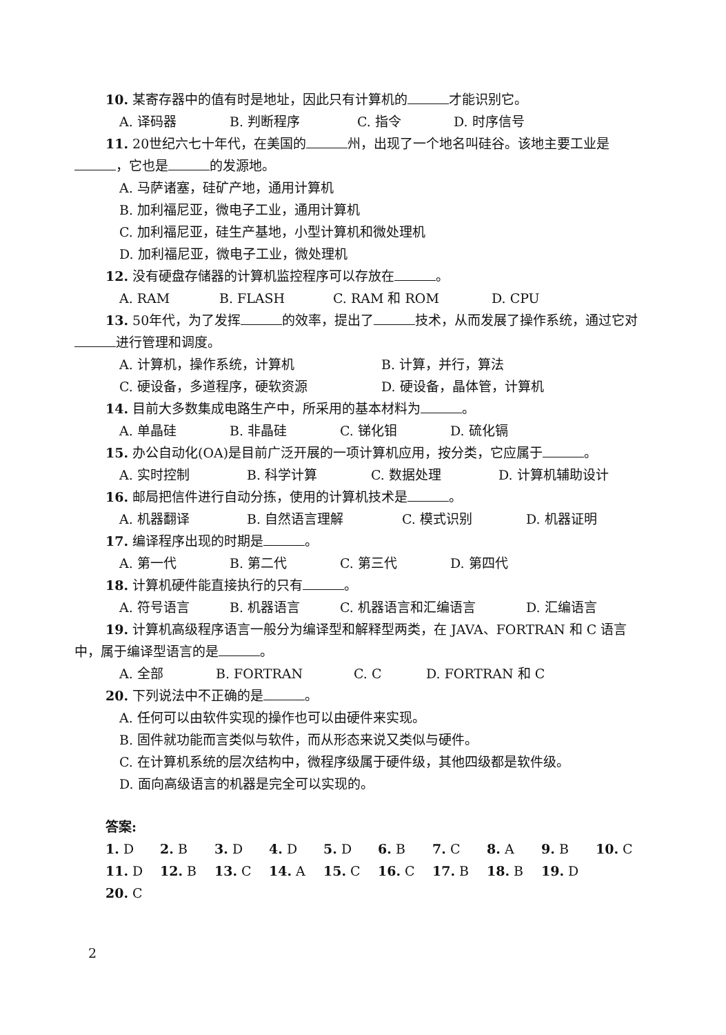10. 某寄存器中的值有时是地址，因此只有计算机的 才能识别它。
A. 译码器 B. 判断程序 C. 指令 D. 时序信号
11. 20世纪六七十年代，在美国的 州，出现了一个地名叫硅谷。该地主要工业是 ，它也是 的发源地。
A. 马萨诸塞，硅矿产地，通用计算机
B. 加利福尼亚，微电子工业，通用计算机
C. 加利福尼亚，硅生产基地，小型计算机和微处理机
D. 加利福尼亚，微电子工业，微处理机
12. 没有硬盘存储器的计算机监控程序可以存放在 。
A. RAM B. FLASH C. RAM 和 ROM D. CPU
13. 50年代，为了发挥 的效率，提出了 技术，从而发展了操作系统，通过它对 进行管理和调度。
A. 计算机，操作系统，计算机 B. 计算，并行，算法
C. 硬设备，多道程序，硬软资源 D. 硬设备，晶体管，计算机
14. 目前大多数集成电路生产中，所采用的基本材料为 。
A. 单晶硅 B. 非晶硅 C. 锑化钼 D. 硫化镉
15. 办公自动化(OA)是目前广泛开展的一项计算机应用，按分类，它应属于 。
A. 实时控制 B. 科学计算 C. 数据处理 D. 计算机辅助设计
16. 邮局把信件进行自动分拣，使用的计算机技术是 。
A. 机器翻译 B. 自然语言理解 C. 模式识别 D. 机器证明
17. 编译程序出现的时期是 。
A. 第一代 B. 第二代 C. 第三代 D. 第四代
18. 计算机硬件能直接执行的只有 。
A. 符号语言 B. 机器语言 C. 机器语言和汇编语言 D. 汇编语言
19. 计算机高级程序语言一般分为编译型和解释型两类，在 JAVA、FORTRAN 和 C 语言中，属于编译型语言的是 。
A. 全部 B. FORTRAN C. C D. FORTRAN 和 C
20. 下列说法中不正确的是 。
A. 任何可以由软件实现的操作也可以由硬件来实现。
B. 固件就功能而言类似与软件，而从形态来说又类似与硬件。
C. 在计算机系统的层次结构中，微程序级属于硬件级，其他四级都是软件级。
D. 面向高级语言的机器是完全可以实现的。
答案:
1. D 2. B 3. D 4. D 5. D 6. B 7. C 8. A 9. B 10. C 11. D 12. B 13. C 14. A 15. C 16. C 17. B 18. B 19. D 20. C
2